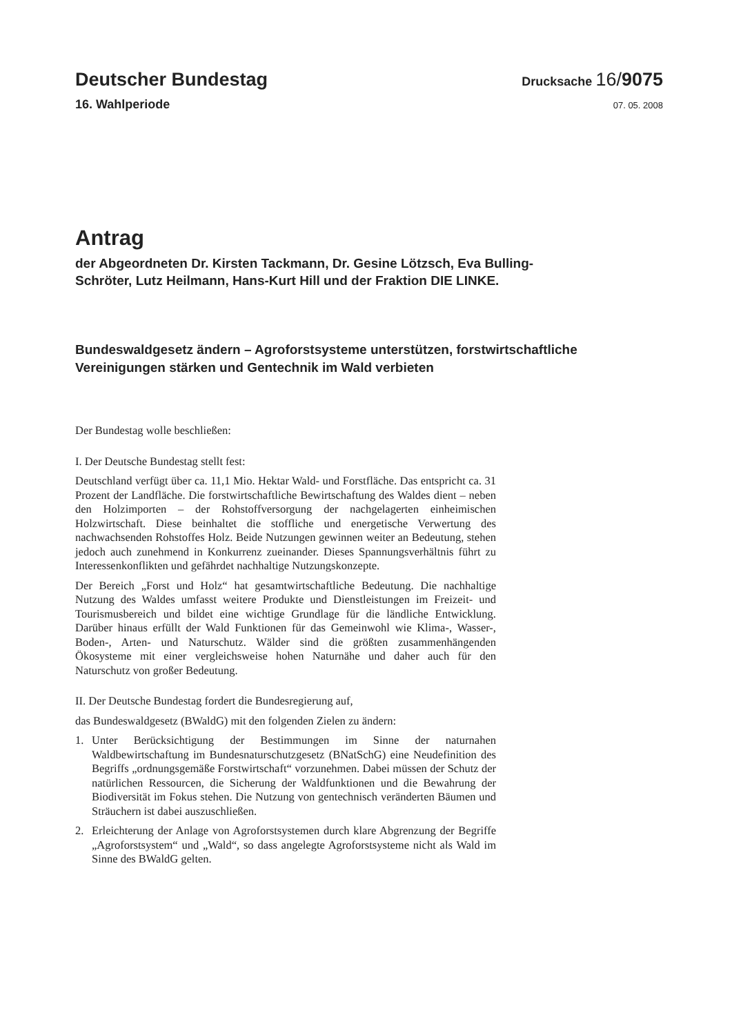Deutscher Bundestag
Drucksache 16/9075
16. Wahlperiode
07. 05. 2008
Antrag
der Abgeordneten Dr. Kirsten Tackmann, Dr. Gesine Lötzsch, Eva Bulling-
Schröter, Lutz Heilmann, Hans-Kurt Hill und der Fraktion DIE LINKE.
Bundeswaldgesetz ändern – Agroforstsysteme unterstützen, forstwirtschaftliche Vereinigungen stärken und Gentechnik im Wald verbieten
Der Bundestag wolle beschließen:
I. Der Deutsche Bundestag stellt fest:
Deutschland verfügt über ca. 11,1 Mio. Hektar Wald- und Forstfläche. Das entspricht ca. 31 Prozent der Landfläche. Die forstwirtschaftliche Bewirtschaftung des Waldes dient – neben den Holzimporten – der Rohstoffversorgung der nachgelagerten einheimischen Holzwirtschaft. Diese beinhaltet die stoffliche und energetische Verwertung des nachwachsenden Rohstoffes Holz. Beide Nutzungen gewinnen weiter an Bedeutung, stehen jedoch auch zunehmend in Konkurrenz zueinander. Dieses Spannungsverhältnis führt zu Interessenkonflikten und gefährdet nachhaltige Nutzungskonzepte.
Der Bereich „Forst und Holz“ hat gesamtwirtschaftliche Bedeutung. Die nachhaltige Nutzung des Waldes umfasst weitere Produkte und Dienstleistungen im Freizeit- und Tourismusbereich und bildet eine wichtige Grundlage für die ländliche Entwicklung. Darüber hinaus erfüllt der Wald Funktionen für das Gemeinwohl wie Klima-, Wasser-, Boden-, Arten- und Naturschutz. Wälder sind die größten zusammenhängenden Ökosysteme mit einer vergleichsweise hohen Naturnähe und daher auch für den Naturschutz von großer Bedeutung.
II. Der Deutsche Bundestag fordert die Bundesregierung auf,
das Bundeswaldgesetz (BWaldG) mit den folgenden Zielen zu ändern:
1. Unter Berücksichtigung der Bestimmungen im Sinne der naturnahen Waldbewirtschaftung im Bundesnaturschutzgesetz (BNatSchG) eine Neudefinition des Begriffs „ordnungsgemäße Forstwirtschaft“ vorzunehmen. Dabei müssen der Schutz der natürlichen Ressourcen, die Sicherung der Waldfunktionen und die Bewahrung der Biodiversität im Fokus stehen. Die Nutzung von gentechnisch veränderten Bäumen und Sträuchern ist dabei auszuschließen.
2. Erleichterung der Anlage von Agroforstsystemen durch klare Abgrenzung der Begriffe „Agroforstsystem“ und „Wald“, so dass angelegte Agroforstsysteme nicht als Wald im Sinne des BWaldG gelten.